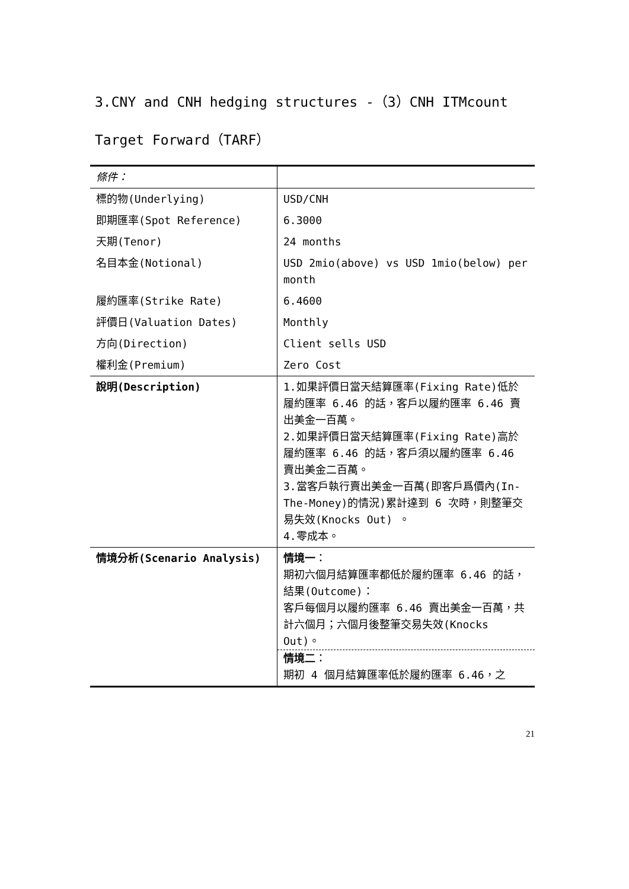3.CNY and CNH hedging structures -（3）CNH ITMcount Target Forward（TARF）
| 條件： | |
| 標的物(Underlying) | USD/CNH |
| 即期匯率(Spot Reference) | 6.3000 |
| 天期(Tenor) | 24 months |
| 名目本金(Notional) | USD 2mio(above) vs USD 1mio(below) per month |
| 履約匯率(Strike Rate) | 6.4600 |
| 評價日(Valuation Dates) | Monthly |
| 方向(Direction) | Client sells USD |
| 權利金(Premium) | Zero Cost |
| 說明(Description) | 1.如果評價日當天結算匯率(Fixing Rate)低於履約匯率 6.46 的話，客戶以履約匯率 6.46 賣出美金一百萬。 2.如果評價日當天結算匯率(Fixing Rate)高於履約匯率 6.46 的話，客戶須以履約匯率 6.46 賣出美金二百萬。 3.當客戶執行賣出美金一百萬(即客戶爲價內(In-The-Money)的情況)累計達到 6 次時，則整筆交易失效(Knocks Out) 。 4.零成本。 |
| 情境分析(Scenario Analysis) | 情境一 ： 期初六個月結算匯率都低於履約匯率 6.46 的話， 結果(Outcome)： 客戶每個月以履約匯率 6.46 賣出美金一百萬，共計六個月；六個月後整筆交易失效(Knocks Out)。 情境二 ： 期初 4 個月結算匯率低於履約匯率 6.46，之 |
21